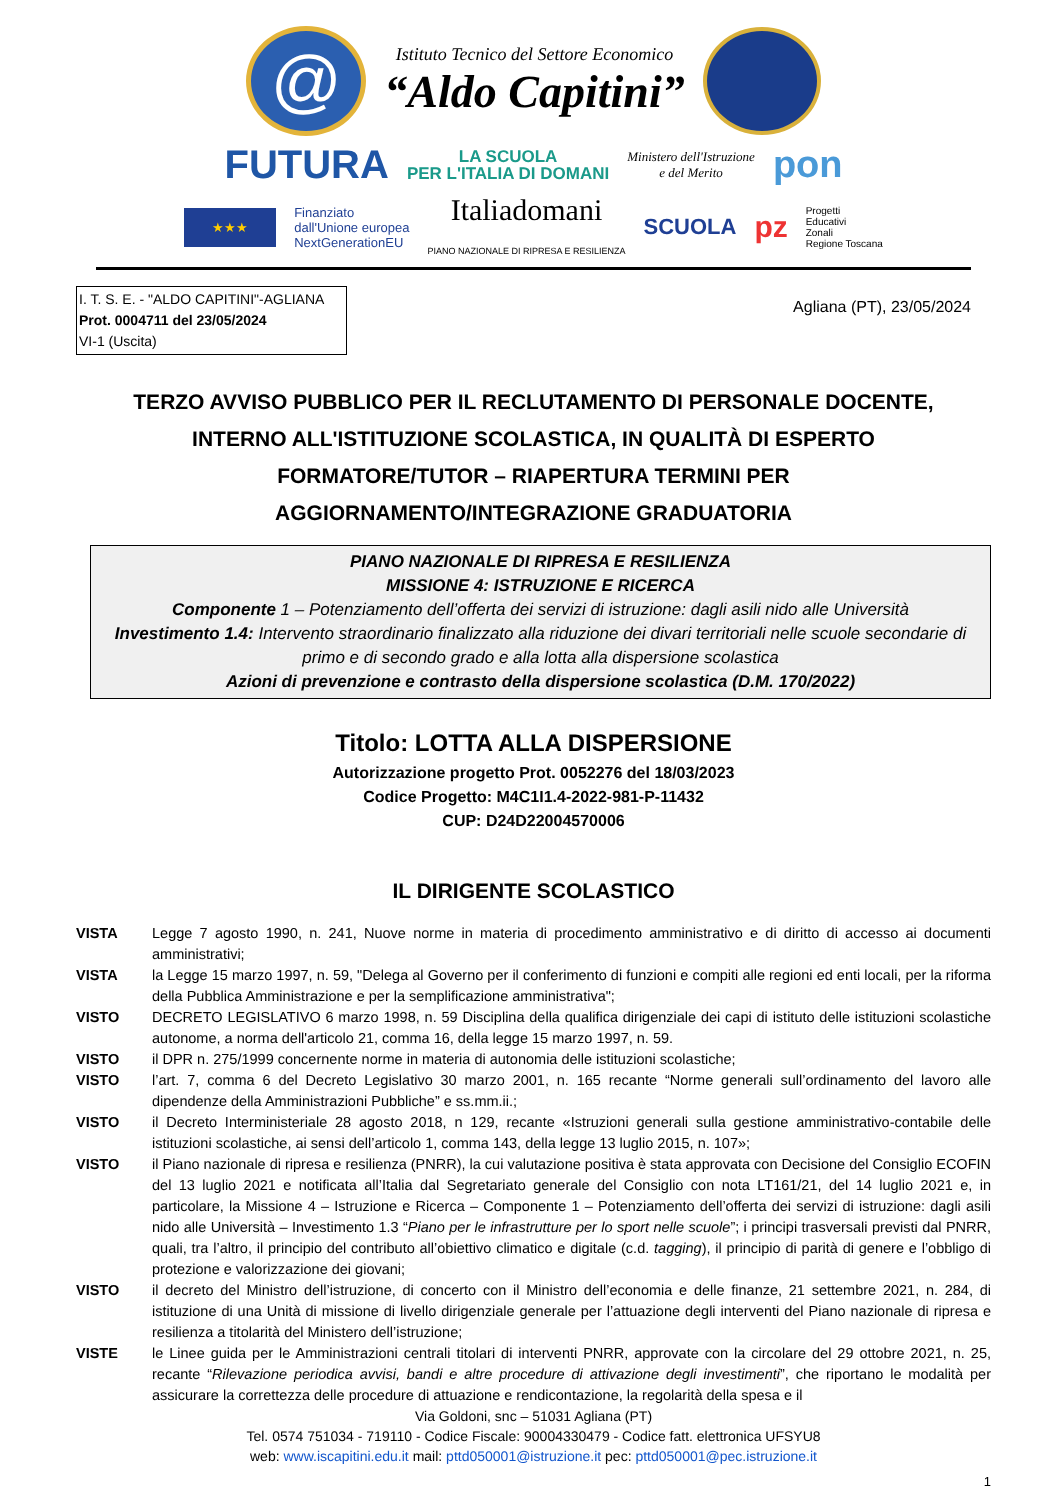@
Istituto Tecnico del Settore Economico
“Aldo Capitini”
FUTURA LA SCUOLA
PER L'ITALIA DI DOMANI Ministero dell'Istruzione
e del Merito pon
★★★ Finanziato
dall'Unione europea
NextGenerationEU Italiadomani
PIANO NAZIONALE DI RIPRESA E RESILIENZA SCUOLA pz Progetti
Educativi
Zonali
Regione Toscana
I. T. S. E. - "ALDO CAPITINI"-AGLIANA
Prot. 0004711 del 23/05/2024
VI-1 (Uscita)
Agliana (PT), 23/05/2024
TERZO AVVISO PUBBLICO PER IL RECLUTAMENTO DI PERSONALE DOCENTE,
INTERNO ALL'ISTITUZIONE SCOLASTICA, IN QUALITÀ DI ESPERTO
FORMATORE/TUTOR – RIAPERTURA TERMINI PER
AGGIORNAMENTO/INTEGRAZIONE GRADUATORIA
PIANO NAZIONALE DI RIPRESA E RESILIENZA
MISSIONE 4: ISTRUZIONE E RICERCA
Componente 1 – Potenziamento dell’offerta dei servizi di istruzione: dagli asili nido alle Università
Investimento 1.4: Intervento straordinario finalizzato alla riduzione dei divari territoriali nelle scuole secondarie di primo e di secondo grado e alla lotta alla dispersione scolastica
Azioni di prevenzione e contrasto della dispersione scolastica (D.M. 170/2022)
Titolo: LOTTA ALLA DISPERSIONE
Autorizzazione progetto Prot. 0052276 del 18/03/2023
Codice Progetto: M4C1I1.4-2022-981-P-11432
CUP: D24D22004570006
IL DIRIGENTE SCOLASTICO
VISTA Legge 7 agosto 1990, n. 241, Nuove norme in materia di procedimento amministrativo e di diritto di accesso ai documenti amministrativi;
VISTA la Legge 15 marzo 1997, n. 59, "Delega al Governo per il conferimento di funzioni e compiti alle regioni ed enti locali, per la riforma della Pubblica Amministrazione e per la semplificazione amministrativa";
VISTO DECRETO LEGISLATIVO 6 marzo 1998, n. 59 Disciplina della qualifica dirigenziale dei capi di istituto delle istituzioni scolastiche autonome, a norma dell'articolo 21, comma 16, della legge 15 marzo 1997, n. 59.
VISTO il DPR n. 275/1999 concernente norme in materia di autonomia delle istituzioni scolastiche;
VISTO l’art. 7, comma 6 del Decreto Legislativo 30 marzo 2001, n. 165 recante “Norme generali sull’ordinamento del lavoro alle dipendenze della Amministrazioni Pubbliche” e ss.mm.ii.;
VISTO il Decreto Interministeriale 28 agosto 2018, n 129, recante «Istruzioni generali sulla gestione amministrativo-contabile delle istituzioni scolastiche, ai sensi dell’articolo 1, comma 143, della legge 13 luglio 2015, n. 107»;
VISTO il Piano nazionale di ripresa e resilienza (PNRR), la cui valutazione positiva è stata approvata con Decisione del Consiglio ECOFIN del 13 luglio 2021 e notificata all’Italia dal Segretariato generale del Consiglio con nota LT161/21, del 14 luglio 2021 e, in particolare, la Missione 4 – Istruzione e Ricerca – Componente 1 – Potenziamento dell’offerta dei servizi di istruzione: dagli asili nido alle Università – Investimento 1.3 “Piano per le infrastrutture per lo sport nelle scuole”; i principi trasversali previsti dal PNRR, quali, tra l’altro, il principio del contributo all’obiettivo climatico e digitale (c.d. tagging), il principio di parità di genere e l’obbligo di protezione e valorizzazione dei giovani;
VISTO il decreto del Ministro dell’istruzione, di concerto con il Ministro dell’economia e delle finanze, 21 settembre 2021, n. 284, di istituzione di una Unità di missione di livello dirigenziale generale per l’attuazione degli interventi del Piano nazionale di ripresa e resilienza a titolarità del Ministero dell’istruzione;
VISTE le Linee guida per le Amministrazioni centrali titolari di interventi PNRR, approvate con la circolare del 29 ottobre 2021, n. 25, recante “Rilevazione periodica avvisi, bandi e altre procedure di attivazione degli investimenti”, che riportano le modalità per assicurare la correttezza delle procedure di attuazione e rendicontazione, la regolarità della spesa e il
Via Goldoni, snc – 51031 Agliana (PT)
Tel. 0574 751034 - 719110 - Codice Fiscale: 90004330479 - Codice fatt. elettronica UFSYU8
web: www.iscapitini.edu.it mail: pttd050001@istruzione.it pec: pttd050001@pec.istruzione.it
1